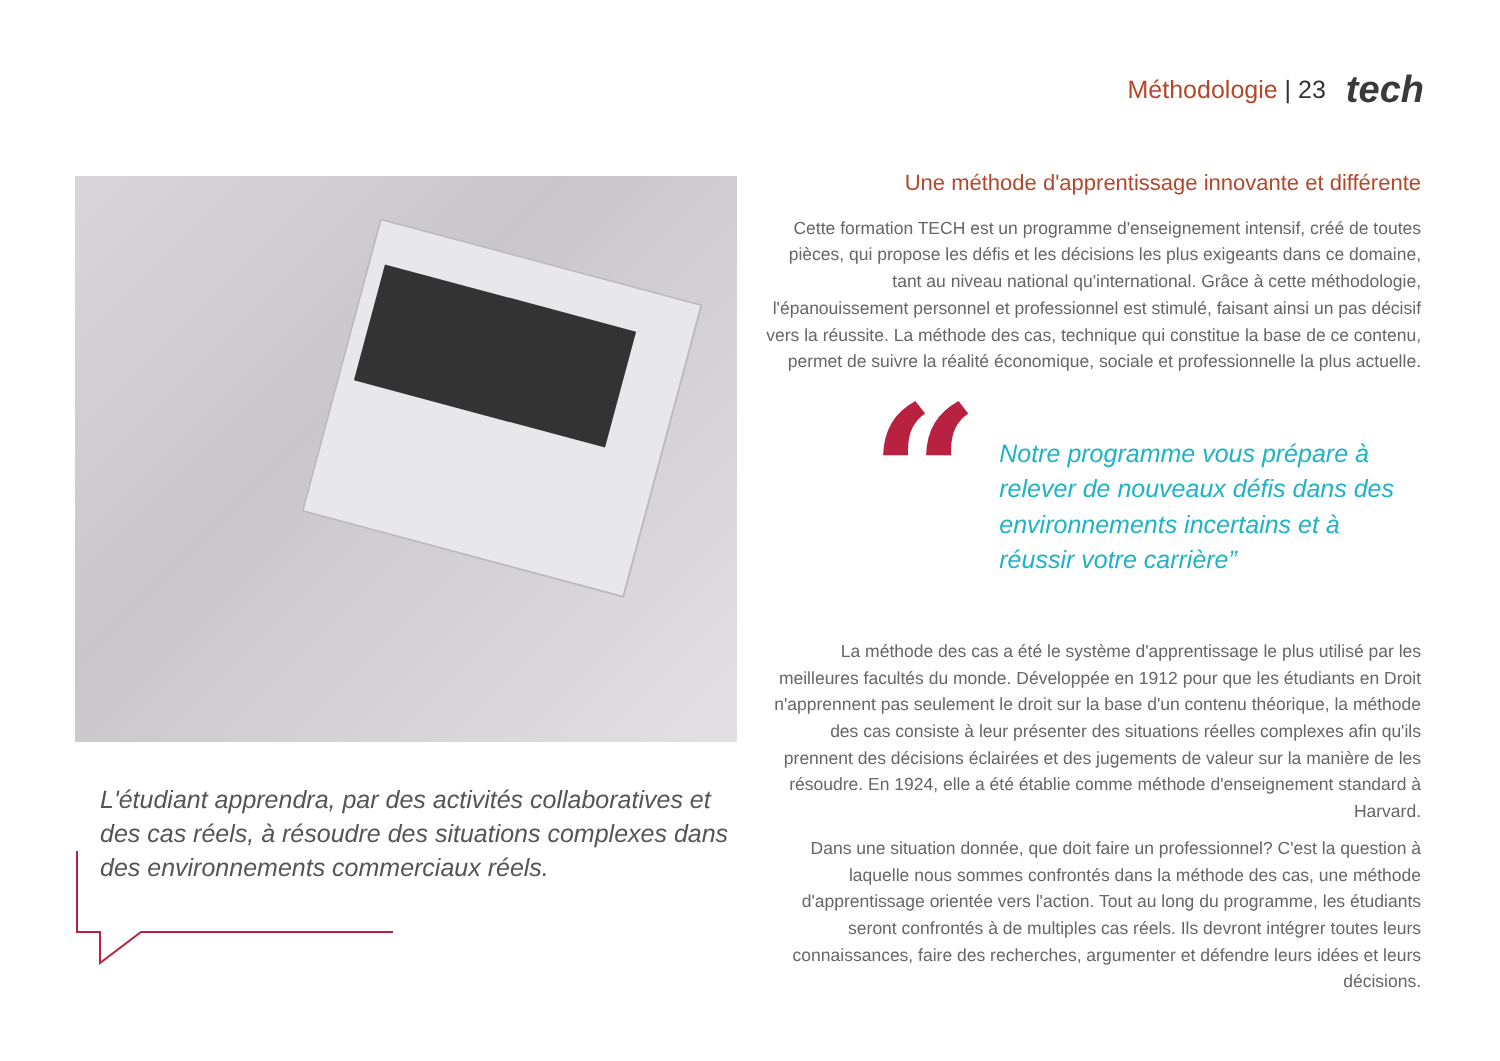Méthodologie | 23 tech
L'étudiant apprendra, par des activités collaboratives et des cas réels, à résoudre des situations complexes dans des environnements commerciaux réels.
Une méthode d'apprentissage innovante et différente
Cette formation TECH est un programme d'enseignement intensif, créé de toutes pièces, qui propose les défis et les décisions les plus exigeants dans ce domaine, tant au niveau national qu'international. Grâce à cette méthodologie, l'épanouissement personnel et professionnel est stimulé, faisant ainsi un pas décisif vers la réussite. La méthode des cas, technique qui constitue la base de ce contenu, permet de suivre la réalité économique, sociale et professionnelle la plus actuelle.
“
Notre programme vous prépare à relever de nouveaux défis dans des environnements incertains et à réussir votre carrière”
La méthode des cas a été le système d'apprentissage le plus utilisé par les meilleures facultés du monde. Développée en 1912 pour que les étudiants en Droit n'apprennent pas seulement le droit sur la base d'un contenu théorique, la méthode des cas consiste à leur présenter des situations réelles complexes afin qu'ils prennent des décisions éclairées et des jugements de valeur sur la manière de les résoudre. En 1924, elle a été établie comme méthode d'enseignement standard à Harvard.
Dans une situation donnée, que doit faire un professionnel? C'est la question à laquelle nous sommes confrontés dans la méthode des cas, une méthode d'apprentissage orientée vers l'action. Tout au long du programme, les étudiants seront confrontés à de multiples cas réels. Ils devront intégrer toutes leurs connaissances, faire des recherches, argumenter et défendre leurs idées et leurs décisions.